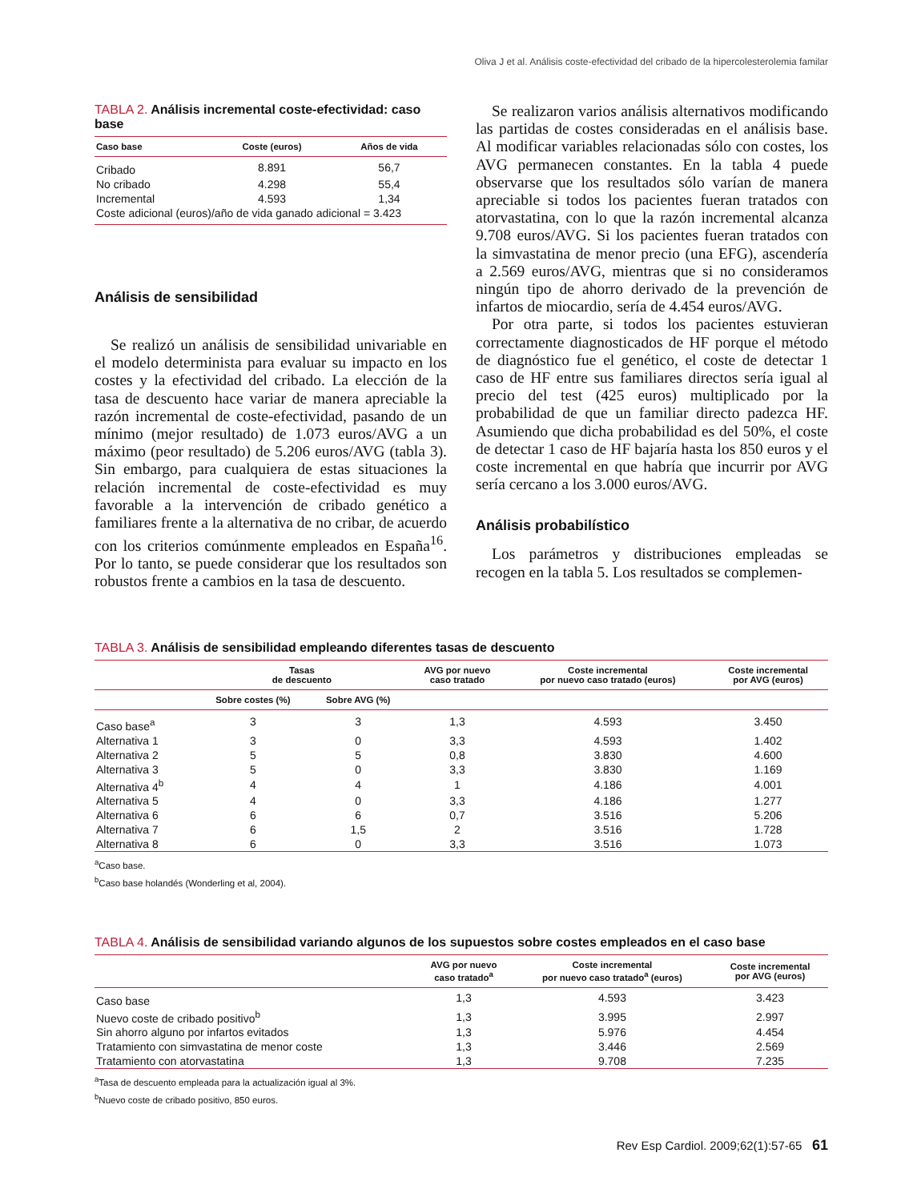Oliva J et al. Análisis coste-efectividad del cribado de la hipercolesterolemia familar
TABLA 2. Análisis incremental coste-efectividad: caso base
| Caso base | Coste (euros) | Años de vida |
| --- | --- | --- |
| Cribado | 8.891 | 56,7 |
| No cribado | 4.298 | 55,4 |
| Incremental | 4.593 | 1,34 |
| Coste adicional (euros)/año de vida ganado adicional = 3.423 | | |
Análisis de sensibilidad
Se realizó un análisis de sensibilidad univariable en el modelo determinista para evaluar su impacto en los costes y la efectividad del cribado. La elección de la tasa de descuento hace variar de manera apreciable la razón incremental de coste-efectividad, pasando de un mínimo (mejor resultado) de 1.073 euros/AVG a un máximo (peor resultado) de 5.206 euros/AVG (tabla 3). Sin embargo, para cualquiera de estas situaciones la relación incremental de coste-efectividad es muy favorable a la intervención de cribado genético a familiares frente a la alternativa de no cribar, de acuerdo con los criterios comúnmente empleados en España<sup>16</sup>. Por lo tanto, se puede considerar que los resultados son robustos frente a cambios en la tasa de descuento.
Se realizaron varios análisis alternativos modificando las partidas de costes consideradas en el análisis base. Al modificar variables relacionadas sólo con costes, los AVG permanecen constantes. En la tabla 4 puede observarse que los resultados sólo varían de manera apreciable si todos los pacientes fueran tratados con atorvastatina, con lo que la razón incremental alcanza 9.708 euros/AVG. Si los pacientes fueran tratados con la simvastatina de menor precio (una EFG), ascendería a 2.569 euros/AVG, mientras que si no consideramos ningún tipo de ahorro derivado de la prevención de infartos de miocardio, sería de 4.454 euros/AVG.
Por otra parte, si todos los pacientes estuvieran correctamente diagnosticados de HF porque el método de diagnóstico fue el genético, el coste de detectar 1 caso de HF entre sus familiares directos sería igual al precio del test (425 euros) multiplicado por la probabilidad de que un familiar directo padezca HF. Asumiendo que dicha probabilidad es del 50%, el coste de detectar 1 caso de HF bajaría hasta los 850 euros y el coste incremental en que habría que incurrir por AVG sería cercano a los 3.000 euros/AVG.
Análisis probabilístico
Los parámetros y distribuciones empleadas se recogen en la tabla 5. Los resultados se complemen-
TABLA 3. Análisis de sensibilidad empleando diferentes tasas de descuento
| | Tasas de descuento | | AVG por nuevo caso tratado | Coste incremental por nuevo caso tratado (euros) | Coste incremental por AVG (euros) |
| --- | --- | --- | --- | --- | --- |
| | Sobre costes (%) | Sobre AVG (%) | | | |
| Caso base<sup>a</sup> | 3 | 3 | 1,3 | 4.593 | 3.450 |
| Alternativa 1 | 3 | 0 | 3,3 | 4.593 | 1.402 |
| Alternativa 2 | 5 | 5 | 0,8 | 3.830 | 4.600 |
| Alternativa 3 | 5 | 0 | 3,3 | 3.830 | 1.169 |
| Alternativa 4<sup>b</sup> | 4 | 4 | 1 | 4.186 | 4.001 |
| Alternativa 5 | 4 | 0 | 3,3 | 4.186 | 1.277 |
| Alternativa 6 | 6 | 6 | 0,7 | 3.516 | 5.206 |
| Alternativa 7 | 6 | 1,5 | 2 | 3.516 | 1.728 |
| Alternativa 8 | 6 | 0 | 3,3 | 3.516 | 1.073 |
<sup>a</sup> Caso base.
<sup>b</sup> Caso base holandés (Wonderling et al, 2004).
TABLA 4. Análisis de sensibilidad variando algunos de los supuestos sobre costes empleados en el caso base
| | AVG por nuevo caso tratado<sup>a</sup> | Coste incremental por nuevo caso tratado<sup>a</sup> (euros) | Coste incremental por AVG (euros) |
| --- | --- | --- | --- |
| Caso base | 1,3 | 4.593 | 3.423 |
| Nuevo coste de cribado positivo<sup>b</sup> | 1,3 | 3.995 | 2.997 |
| Sin ahorro alguno por infartos evitados | 1,3 | 5.976 | 4.454 |
| Tratamiento con simvastatina de menor coste | 1,3 | 3.446 | 2.569 |
| Tratamiento con atorvastatina | 1,3 | 9.708 | 7.235 |
<sup>a</sup> Tasa de descuento empleada para la actualización igual al 3%.
<sup>b</sup> Nuevo coste de cribado positivo, 850 euros.
Rev Esp Cardiol. 2009;62(1):57-65 61